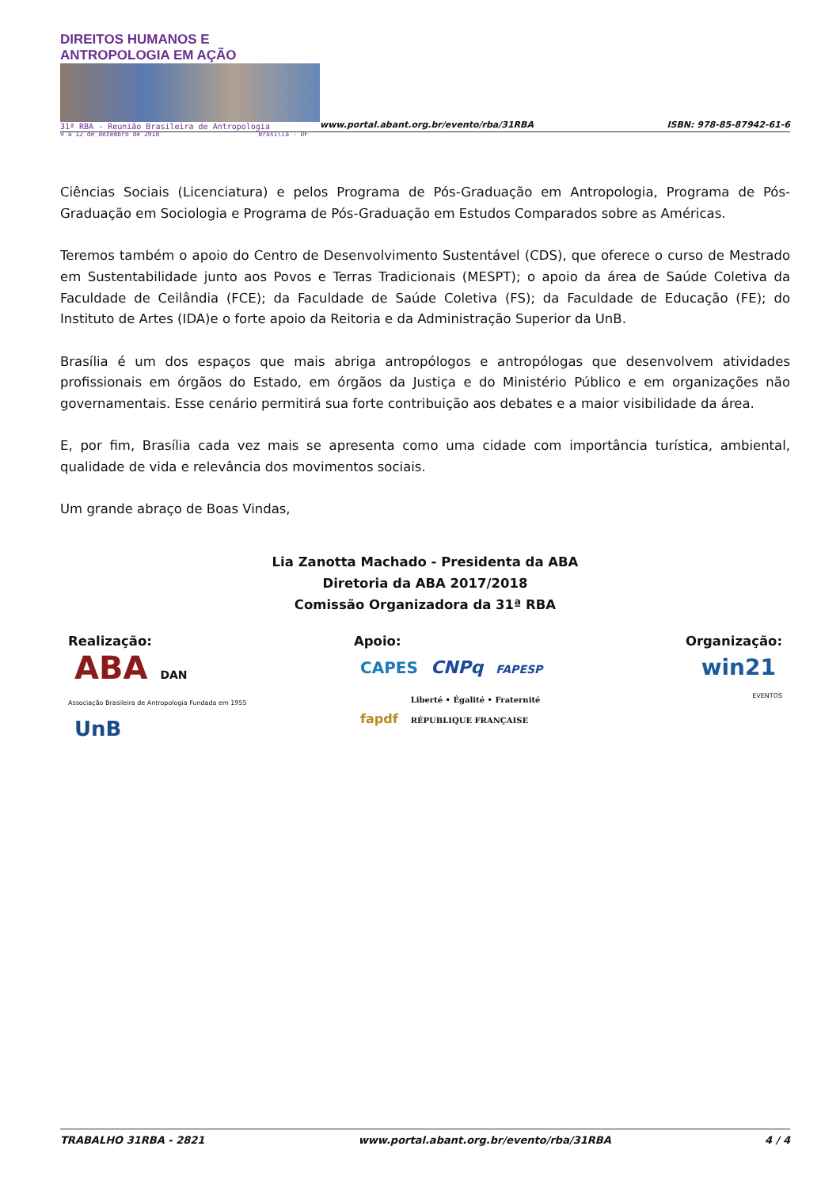DIREITOS HUMANOS E ANTROPOLOGIA EM AÇÃO
31ª RBA - Reunião Brasileira de Antropologia
9 a 12 de dezembro de 2018 Brasília - DF
www.portal.abant.org.br/evento/rba/31RBA
ISBN: 978-85-87942-61-6
Ciências Sociais (Licenciatura) e pelos Programa de Pós-Graduação em Antropologia, Programa de Pós-Graduação em Sociologia e Programa de Pós-Graduação em Estudos Comparados sobre as Américas.
Teremos também o apoio do Centro de Desenvolvimento Sustentável (CDS), que oferece o curso de Mestrado em Sustentabilidade junto aos Povos e Terras Tradicionais (MESPT); o apoio da área de Saúde Coletiva da Faculdade de Ceilândia (FCE); da Faculdade de Saúde Coletiva (FS); da Faculdade de Educação (FE); do Instituto de Artes (IDA)e o forte apoio da Reitoria e da Administração Superior da UnB.
Brasília é um dos espaços que mais abriga antropólogos e antropólogas que desenvolvem atividades profissionais em órgãos do Estado, em órgãos da Justiça e do Ministério Público e em organizações não governamentais. Esse cenário permitirá sua forte contribuição aos debates e a maior visibilidade da área.
E, por fim, Brasília cada vez mais se apresenta como uma cidade com importância turística, ambiental, qualidade de vida e relevância dos movimentos sociais.
Um grande abraço de Boas Vindas,
Lia Zanotta Machado - Presidenta da ABA
Diretoria da ABA 2017/2018
Comissão Organizadora da 31ª RBA
Realização:
ABA DAN
Associação Brasileira de Antropologia Fundada em 1955
UnB
Apoio:
CAPES CNPq FAPESP
fapdf Liberté • Égalité • Fraternité
RÉPUBLIQUE FRANÇAISE
Organização:
win21
EVENTOS
TRABALHO 31RBA - 2821 www.portal.abant.org.br/evento/rba/31RBA 4 / 4